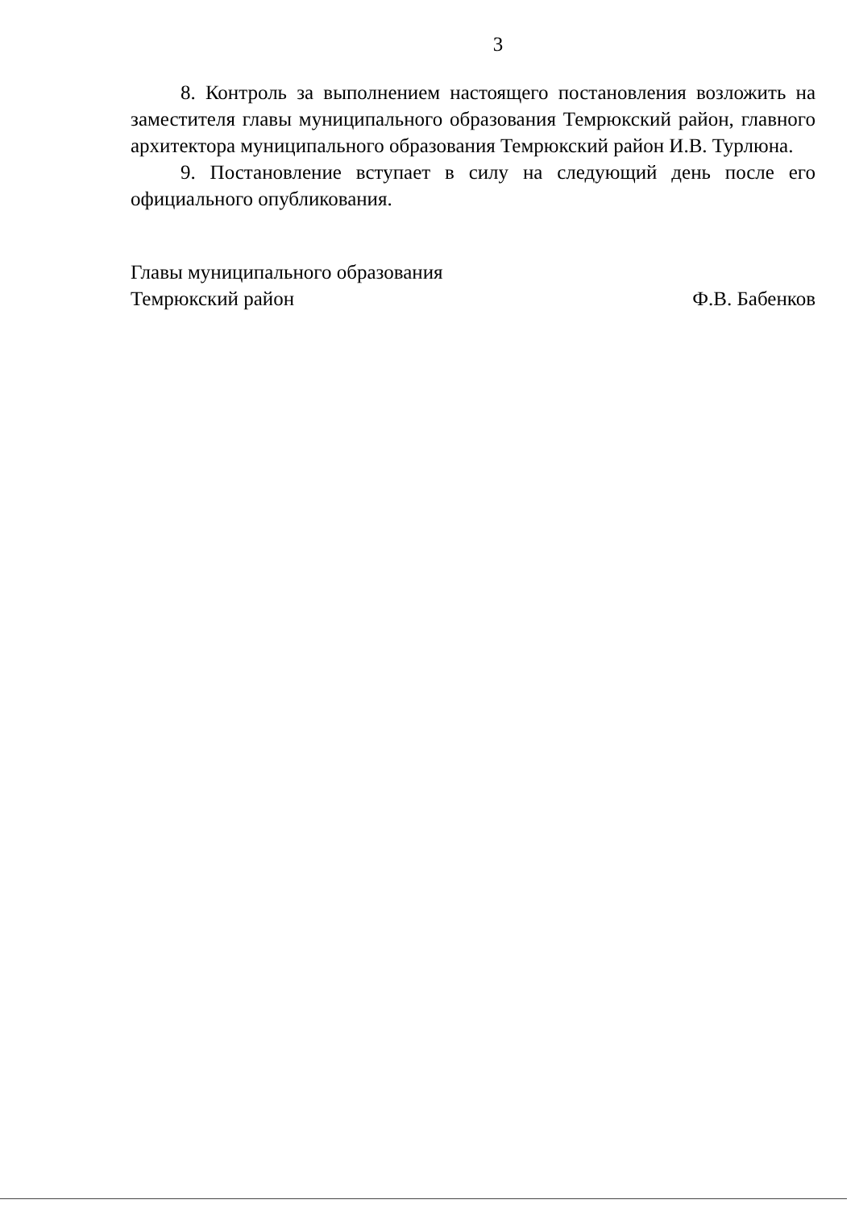3
8. Контроль за выполнением настоящего постановления возложить на заместителя главы муниципального образования Темрюкский район, главного архитектора муниципального образования Темрюкский район И.В. Турлюна.
9. Постановление вступает в силу на следующий день после его официального опубликования.
Главы муниципального образования
Темрюкский район
Ф.В. Бабенков